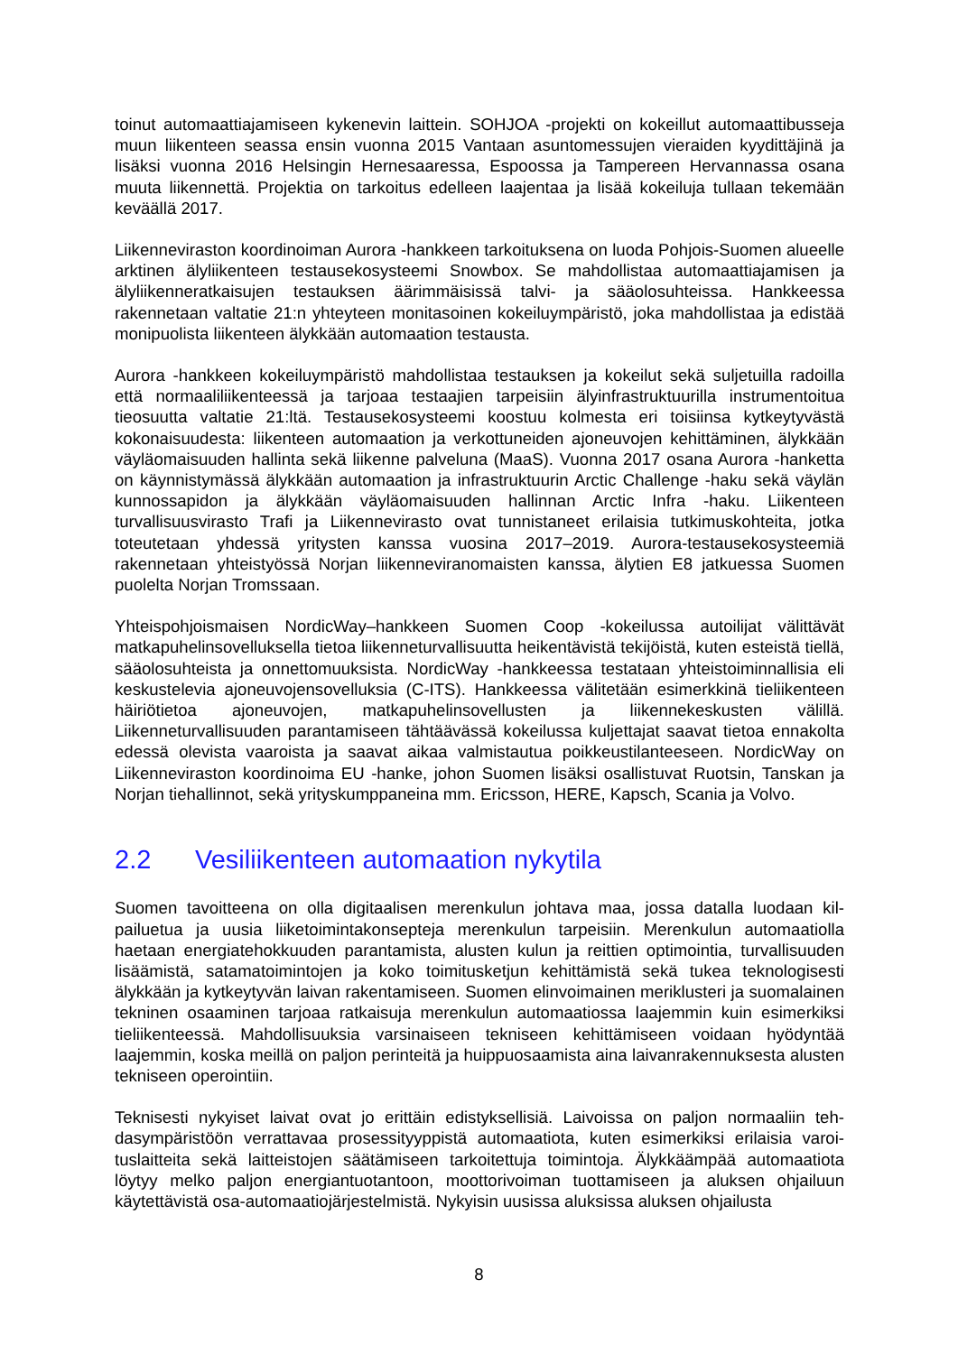toinut automaattiajamiseen kykenevin laittein. SOHJOA -projekti on kokeillut automaattibus­seja muun liikenteen seassa ensin vuonna 2015 Vantaan asuntomessujen vieraiden kyydittä­jinä ja lisäksi vuonna 2016 Helsingin Hernesaaressa, Espoossa ja Tampereen Hervannassa osana muuta liikennettä. Projektia on tarkoitus edelleen laajentaa ja lisää kokeiluja tullaan tekemään keväällä 2017.
Liikenneviraston koordinoiman Aurora -hankkeen tarkoituksena on luoda Pohjois-Suomen alueelle arktinen älyliikenteen testausekosysteemi Snowbox. Se mahdollistaa automaat­tiajamisen ja älyliikenneratkaisujen testauksen äärimmäisissä talvi- ja sääolosuhteissa. Hankkeessa rakennetaan valtatie 21:n yhteyteen monitasoinen kokeiluympäristö, joka mah­dollistaa ja edistää monipuolista liikenteen älykkään automaation testausta.
Aurora -hankkeen kokeiluympäristö mahdollistaa testauksen ja kokeilut sekä suljetuilla ra­doilla että normaaliliikenteessä ja tarjoaa testaajien tarpeisiin älyinfrastruktuurilla instrumen­toitua tieosuutta valtatie 21:ltä. Testausekosysteemi koostuu kolmesta eri toisiinsa kytkeyty­västä kokonaisuudesta: liikenteen automaation ja verkottuneiden ajoneuvojen kehittäminen, älykkään väyläomaisuuden hallinta sekä liikenne palveluna (MaaS). Vuonna 2017 osana Aurora -hanketta on käynnistymässä älykkään automaation ja infrastruktuurin Arctic Challen­ge -haku sekä väylän kunnossapidon ja älykkään väyläomaisuuden hallinnan Arctic Infra -haku. Liikenteen turvallisuusvirasto Trafi ja Liikennevirasto ovat tunnistaneet erilaisia tutki­muskohteita, jotka toteutetaan yhdessä yritysten kanssa vuosina 2017–2019. Aurora-testausekosysteemiä rakennetaan yhteistyössä Norjan liikenneviranomaisten kanssa, älytien E8 jatkuessa Suomen puolelta Norjan Tromssaan.
Yhteispohjoismaisen NordicWay–hankkeen Suomen Coop -kokeilussa autoilijat välittävät matkapuhelinsovelluksella tietoa liikenneturvallisuutta heikentävistä tekijöistä, kuten esteistä tiellä, sääolosuhteista ja onnettomuuksista. NordicWay -hankkeessa testataan yhteistoimin­nallisia eli keskustelevia ajoneuvojensovelluksia (C-ITS). Hankkeessa välitetään esimerkkinä tieliikenteen häiriötietoa ajoneuvojen, matkapuhelinsovellusten ja liikennekeskusten välillä. Liikenneturvallisuuden parantamiseen tähtäävässä kokeilussa kuljettajat saavat tietoa enna­kolta edessä olevista vaaroista ja saavat aikaa valmistautua poikkeustilanteeseen. Nordic­Way on Liikenneviraston koordinoima EU -hanke, johon Suomen lisäksi osallistuvat Ruotsin, Tanskan ja Norjan tiehallinnot, sekä yrityskumppaneina mm. Ericsson, HERE, Kapsch, Sca­nia ja Volvo.
2.2 Vesiliikenteen automaation nykytila
Suomen tavoitteena on olla digitaalisen merenkulun johtava maa, jossa datalla luodaan kil­pailuetua ja uusia liiketoimintakonsepteja merenkulun tarpeisiin. Merenkulun automaatiolla haetaan energiatehokkuuden parantamista, alusten kulun ja reittien optimointia, turvallisuu­den lisäämistä, satamatoimintojen ja koko toimitusketjun kehittämistä sekä tukea teknologi­sesti älykkään ja kytkeytyvän laivan rakentamiseen. Suomen elinvoimainen meriklusteri ja suomalainen tekninen osaaminen tarjoaa ratkaisuja merenkulun automaatiossa laajemmin kuin esimerkiksi tieliikenteessä. Mahdollisuuksia varsinaiseen tekniseen kehittämiseen voi­daan hyödyntää laajemmin, koska meillä on paljon perinteitä ja huippuosaamista aina laivan­rakennuksesta alusten tekniseen operointiin.
Teknisesti nykyiset laivat ovat jo erittäin edistyksellisiä. Laivoissa on paljon normaaliin teh­dasympäristöön verrattavaa prosessityyppistä automaatiota, kuten esimerkiksi erilaisia varoi­tuslaitteita sekä laitteistojen säätämiseen tarkoitettuja toimintoja. Älykkäämpää automaatiota löytyy melko paljon energiantuotantoon, moottorivoiman tuottamiseen ja aluksen ohjailuun käytettävistä osa-automaatiojärjestelmistä. Nykyisin uusissa aluksissa aluksen ohjailusta
8